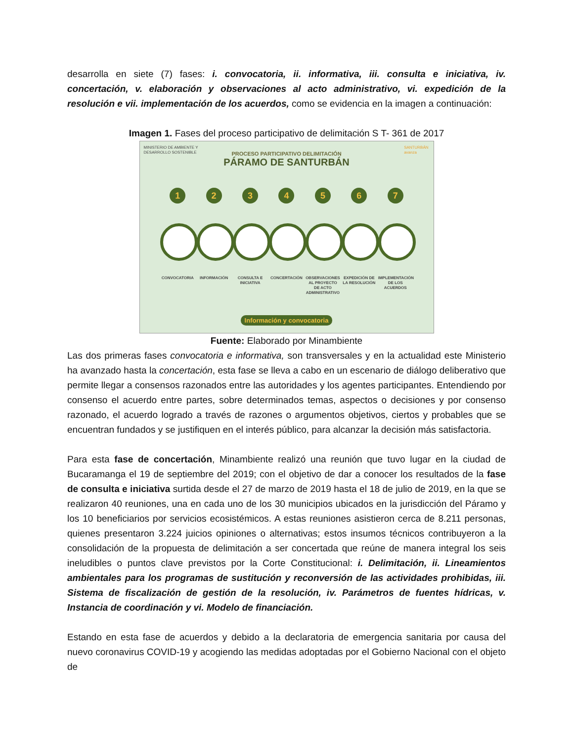desarrolla en siete (7) fases: i. convocatoria, ii. informativa, iii. consulta e iniciativa, iv. concertación, v. elaboración y observaciones al acto administrativo, vi. expedición de la resolución e vii. implementación de los acuerdos, como se evidencia en la imagen a continuación:
Imagen 1. Fases del proceso participativo de delimitación S T- 361 de 2017
MINISTERIO DE AMBIENTE Y
DESARROLLO SOSTENIBLE
SANTURBÁN
avanza
PROCESO PARTICIPATIVO DELIMITACIÓN
PÁRAMO DE SANTURBÁN
1
CONVOCATORIA
2
INFORMACIÓN
3
CONSULTA E INICIATIVA
4
CONCERTACIÓN
5
OBSERVACIONES AL PROYECTO DE ACTO ADMINISTRATIVO
6
EXPEDICIÓN DE LA RESOLUCIÓN
7
IMPLEMENTACIÓN DE LOS ACUERDOS
Información y convocatoria
Fuente: Elaborado por Minambiente
Las dos primeras fases convocatoria e informativa, son transversales y en la actualidad este Ministerio ha avanzado hasta la concertación, esta fase se lleva a cabo en un escenario de diálogo deliberativo que permite llegar a consensos razonados entre las autoridades y los agentes participantes. Entendiendo por consenso el acuerdo entre partes, sobre determinados temas, aspectos o decisiones y por consenso razonado, el acuerdo logrado a través de razones o argumentos objetivos, ciertos y probables que se encuentran fundados y se justifiquen en el interés público, para alcanzar la decisión más satisfactoria.
Para esta fase de concertación, Minambiente realizó una reunión que tuvo lugar en la ciudad de Bucaramanga el 19 de septiembre del 2019; con el objetivo de dar a conocer los resultados de la fase de consulta e iniciativa surtida desde el 27 de marzo de 2019 hasta el 18 de julio de 2019, en la que se realizaron 40 reuniones, una en cada uno de los 30 municipios ubicados en la jurisdicción del Páramo y los 10 beneficiarios por servicios ecosistémicos. A estas reuniones asistieron cerca de 8.211 personas, quienes presentaron 3.224 juicios opiniones o alternativas; estos insumos técnicos contribuyeron a la consolidación de la propuesta de delimitación a ser concertada que reúne de manera integral los seis ineludibles o puntos clave previstos por la Corte Constitucional: i. Delimitación, ii. Lineamientos ambientales para los programas de sustitución y reconversión de las actividades prohibidas, iii. Sistema de fiscalización de gestión de la resolución, iv. Parámetros de fuentes hídricas, v. Instancia de coordinación y vi. Modelo de financiación.
Estando en esta fase de acuerdos y debido a la declaratoria de emergencia sanitaria por causa del nuevo coronavirus COVID-19 y acogiendo las medidas adoptadas por el Gobierno Nacional con el objeto de